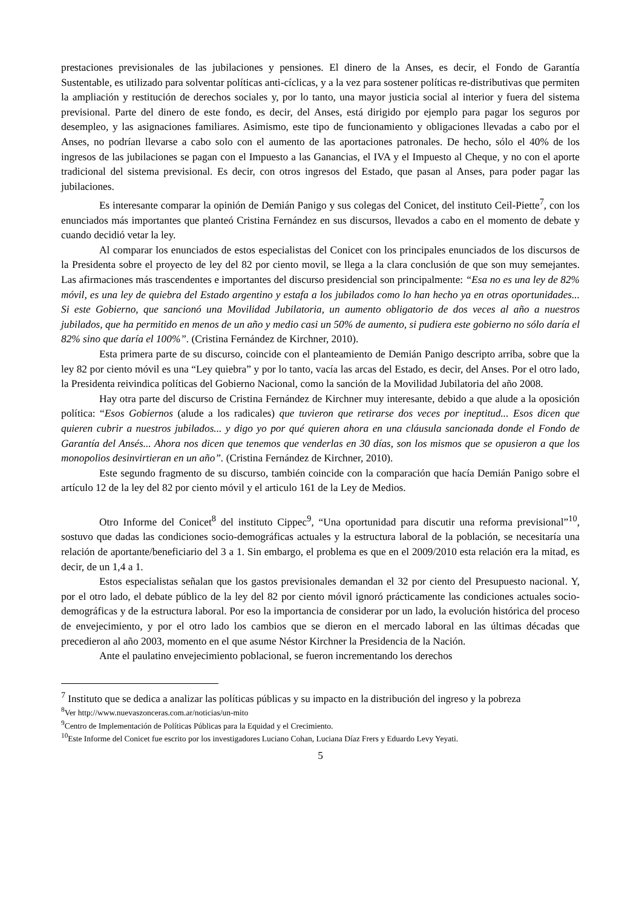prestaciones previsionales de las jubilaciones y pensiones. El dinero de la Anses, es decir, el Fondo de Garantía Sustentable, es utilizado para solventar políticas anti-cíclicas, y a la vez para sostener políticas re-distributivas que permiten la ampliación y restitución de derechos sociales y, por lo tanto, una mayor justicia social al interior y fuera del sistema previsional. Parte del dinero de este fondo, es decir, del Anses, está dirigido por ejemplo para pagar los seguros por desempleo, y las asignaciones familiares. Asimismo, este tipo de funcionamiento y obligaciones llevadas a cabo por el Anses, no podrían llevarse a cabo solo con el aumento de las aportaciones patronales. De hecho, sólo el 40% de los ingresos de las jubilaciones se pagan con el Impuesto a las Ganancias, el IVA y el Impuesto al Cheque, y no con el aporte tradicional del sistema previsional. Es decir, con otros ingresos del Estado, que pasan al Anses, para poder pagar las jubilaciones.
Es interesante comparar la opinión de Demián Panigo y sus colegas del Conicet, del instituto Ceil-Piette<sup>7</sup>, con los enunciados más importantes que planteó Cristina Fernández en sus discursos, llevados a cabo en el momento de debate y cuando decidió vetar la ley.
Al comparar los enunciados de estos especialistas del Conicet con los principales enunciados de los discursos de la Presidenta sobre el proyecto de ley del 82 por ciento movil, se llega a la clara conclusión de que son muy semejantes. Las afirmaciones más trascendentes e importantes del discurso presidencial son principalmente: “Esa no es una ley de 82% móvil, es una ley de quiebra del Estado argentino y estafa a los jubilados como lo han hecho ya en otras oportunidades... Si este Gobierno, que sancionó una Movilidad Jubilatoria, un aumento obligatorio de dos veces al año a nuestros jubilados, que ha permitido en menos de un año y medio casi un 50% de aumento, si pudiera este gobierno no sólo daría el 82% sino que daría el 100%”. (Cristina Fernández de Kirchner, 2010).
Esta primera parte de su discurso, coincide con el planteamiento de Demián Panigo descripto arriba, sobre que la ley 82 por ciento móvil es una “Ley quiebra” y por lo tanto, vacía las arcas del Estado, es decir, del Anses. Por el otro lado, la Presidenta reivindica políticas del Gobierno Nacional, como la sanción de la Movilidad Jubilatoria del año 2008.
Hay otra parte del discurso de Cristina Fernández de Kirchner muy interesante, debido a que alude a la oposición política: “Esos Gobiernos (alude a los radicales) que tuvieron que retirarse dos veces por ineptitud... Esos dicen que quieren cubrir a nuestros jubilados... y digo yo por qué quieren ahora en una cláusula sancionada donde el Fondo de Garantía del Ansés... Ahora nos dicen que tenemos que venderlas en 30 días, son los mismos que se opusieron a que los monopolios desinvirtieran en un año”. (Cristina Fernández de Kirchner, 2010).
Este segundo fragmento de su discurso, también coincide con la comparación que hacía Demián Panigo sobre el artículo 12 de la ley del 82 por ciento móvil y el articulo 161 de la Ley de Medios.
Otro Informe del Conicet<sup>8</sup> del instituto Cippec<sup>9</sup>, “Una oportunidad para discutir una reforma previsional”<sup>10</sup>, sostuvo que dadas las condiciones socio-demográficas actuales y la estructura laboral de la población, se necesitaría una relación de aportante/beneficiario del 3 a 1. Sin embargo, el problema es que en el 2009/2010 esta relación era la mitad, es decir, de un 1,4 a 1.
Estos especialistas señalan que los gastos previsionales demandan el 32 por ciento del Presupuesto nacional. Y, por el otro lado, el debate público de la ley del 82 por ciento móvil ignoró prácticamente las condiciones actuales socio-demográficas y de la estructura laboral. Por eso la importancia de considerar por un lado, la evolución histórica del proceso de envejecimiento, y por el otro lado los cambios que se dieron en el mercado laboral en las últimas décadas que precedieron al año 2003, momento en el que asume Néstor Kirchner la Presidencia de la Nación.
Ante el paulatino envejecimiento poblacional, se fueron incrementando los derechos
<sup>7</sup> Instituto que se dedica a analizar las políticas públicas y su impacto en la distribución del ingreso y la pobreza
<sup>8</sup> Ver http://www.nuevaszonceras.com.ar/noticias/un-mito
<sup>9</sup> Centro de Implementación de Políticas Públicas para la Equidad y el Crecimiento.
<sup>10</sup> Este Informe del Conicet fue escrito por los investigadores Luciano Cohan, Luciana Díaz Frers y Eduardo Levy Yeyati.
5